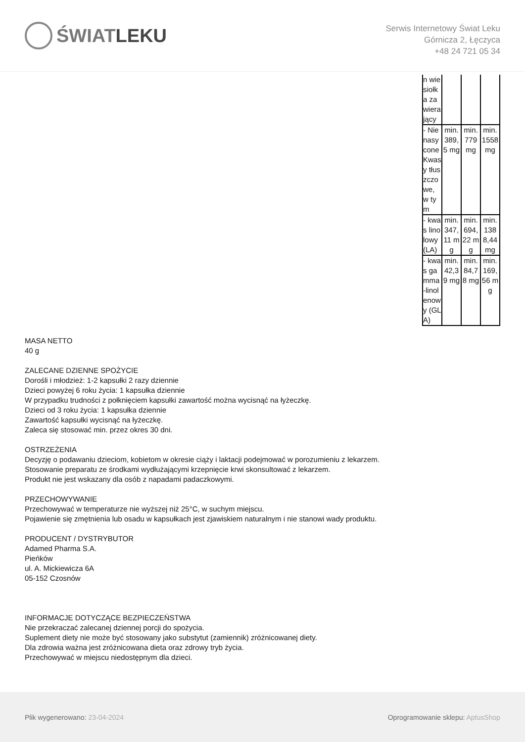ŚWIAT LEKU
Serwis Internetowy Świat Leku
Górnicza 2, Łęczyca
+48 24 721 05 34
| n wiesiołka zawierający | | | |
| - Nienasycone Kwasy tłuszczowe, w tym | min. 389,5 mg | min. 779 mg | min. 1558 mg |
| - kwas linolowy (LA) | min. 347,11 mg | min. 694,22 mg | min. 1388,44 mg |
| - kwas gamma-linolenowy (GLA) | min. 42,39 mg | min. 84,78 mg | min. 169,56 mg |
MASA NETTO
40 g
ZALECANE DZIENNE SPOŻYCIE
Dorośli i młodzież: 1-2 kapsułki 2 razy dziennie
Dzieci powyżej 6 roku życia: 1 kapsułka dziennie
W przypadku trudności z połknięciem kapsułki zawartość można wycisnąć na łyżeczkę.
Dzieci od 3 roku życia: 1 kapsułka dziennie
Zawartość kapsułki wycisnąć na łyżeczkę.
Zaleca się stosować min. przez okres 30 dni.
OSTRZEŻENIA
Decyzję o podawaniu dzieciom, kobietom w okresie ciąży i laktacji podejmować w porozumieniu z lekarzem.
Stosowanie preparatu ze środkami wydłużającymi krzepnięcie krwi skonsultować z lekarzem.
Produkt nie jest wskazany dla osób z napadami padaczkowymi.
PRZECHOWYWANIE
Przechowywać w temperaturze nie wyższej niż 25°C, w suchym miejscu.
Pojawienie się zmętnienia lub osadu w kapsułkach jest zjawiskiem naturalnym i nie stanowi wady produktu.
PRODUCENT / DYSTRYBUTOR
Adamed Pharma S.A.
Pieńków
ul. A. Mickiewicza 6A
05-152 Czosnów
INFORMACJE DOTYCZĄCE BEZPIECZEŃSTWA
Nie przekraczać zalecanej dziennej porcji do spożycia.
Suplement diety nie może być stosowany jako substytut (zamiennik) zróżnicowanej diety.
Dla zdrowia ważna jest zróżnicowana dieta oraz zdrowy tryb życia.
Przechowywać w miejscu niedostępnym dla dzieci.
Plik wygenerowano: 23-04-2024
Oprogramowanie sklepu: AptusShop